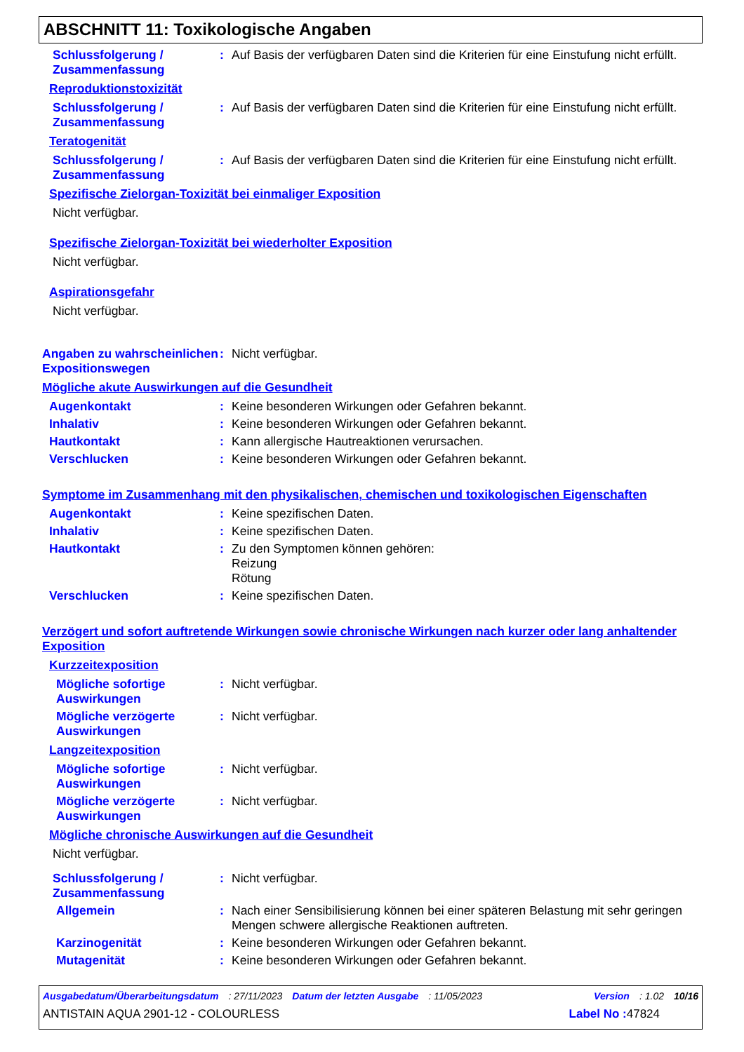ABSCHNITT 11: Toxikologische Angaben
Schlussfolgerung / Zusammenfassung
: Auf Basis der verfügbaren Daten sind die Kriterien für eine Einstufung nicht erfüllt.
Reproduktionstoxizität
Schlussfolgerung / Zusammenfassung
: Auf Basis der verfügbaren Daten sind die Kriterien für eine Einstufung nicht erfüllt.
Teratogenität
Schlussfolgerung / Zusammenfassung
: Auf Basis der verfügbaren Daten sind die Kriterien für eine Einstufung nicht erfüllt.
Spezifische Zielorgan-Toxizität bei einmaliger Exposition
Nicht verfügbar.
Spezifische Zielorgan-Toxizität bei wiederholter Exposition
Nicht verfügbar.
Aspirationsgefahr
Nicht verfügbar.
Angaben zu wahrscheinlichen
Expositionswegen
: Nicht verfügbar.
Mögliche akute Auswirkungen auf die Gesundheit
Augenkontakt : Keine besonderen Wirkungen oder Gefahren bekannt.
Inhalativ : Keine besonderen Wirkungen oder Gefahren bekannt.
Hautkontakt : Kann allergische Hautreaktionen verursachen.
Verschlucken : Keine besonderen Wirkungen oder Gefahren bekannt.
Symptome im Zusammenhang mit den physikalischen, chemischen und toxikologischen Eigenschaften
Augenkontakt : Keine spezifischen Daten.
Inhalativ : Keine spezifischen Daten.
Hautkontakt : Zu den Symptomen können gehören:
Reizung
Rötung
Verschlucken : Keine spezifischen Daten.
Verzögert und sofort auftretende Wirkungen sowie chronische Wirkungen nach kurzer oder lang anhaltender Exposition
Kurzzeitexposition
Mögliche sofortige Auswirkungen
: Nicht verfügbar.
Mögliche verzögerte Auswirkungen
: Nicht verfügbar.
Langzeitexposition
Mögliche sofortige Auswirkungen
: Nicht verfügbar.
Mögliche verzögerte Auswirkungen
: Nicht verfügbar.
Mögliche chronische Auswirkungen auf die Gesundheit
Nicht verfügbar.
Schlussfolgerung / Zusammenfassung
: Nicht verfügbar.
Allgemein : Nach einer Sensibilisierung können bei einer späteren Belastung mit sehr geringen Mengen schwere allergische Reaktionen auftreten.
Karzinogenität : Keine besonderen Wirkungen oder Gefahren bekannt.
Mutagenität : Keine besonderen Wirkungen oder Gefahren bekannt.
Ausgabedatum/Überarbeitungsdatum : 27/11/2023 Datum der letzten Ausgabe : 11/05/2023 Version : 1.02 10/16
ANTISTAIN AQUA 2901-12 - COLOURLESS Label No : 47824